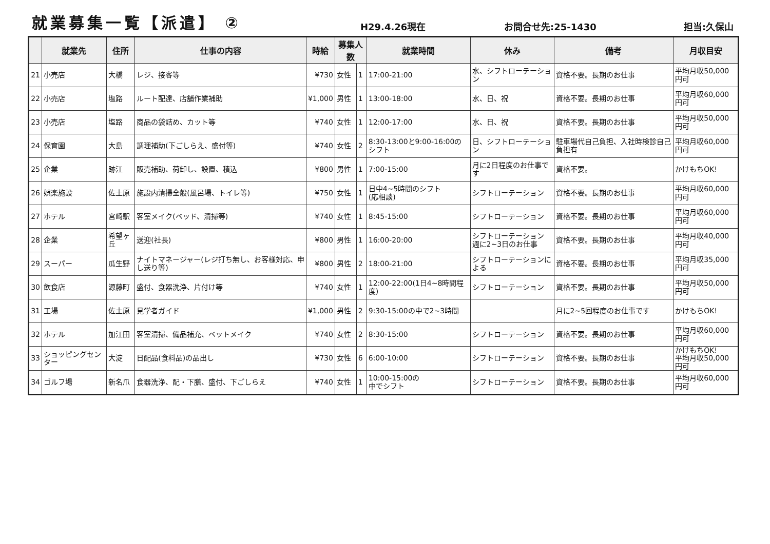就業募集一覧【派遣】 ②
H29.4.26現在
お問合せ先:25-1430
担当:久保山
| | 就業先 | 住所 | 仕事の内容 | 時給 | 募集人数 | | 就業時間 | 休み | 備考 | 月収目安 |
| --- | --- | --- | --- | --- | --- | --- | --- | --- | --- | --- |
| 21 | 小売店 | 大橋 | レジ、接客等 | ¥730 | 女性 | 1 | 17:00-21:00 | 水、シフトローテーション | 資格不要。長期のお仕事 | 平均月収50,000円可 |
| 22 | 小売店 | 塩路 | ルート配達、店舗作業補助 | ¥1,000 | 男性 | 1 | 13:00-18:00 | 水、日、祝 | 資格不要。長期のお仕事 | 平均月収60,000円可 |
| 23 | 小売店 | 塩路 | 商品の袋詰め、カット等 | ¥740 | 女性 | 1 | 12:00-17:00 | 水、日、祝 | 資格不要。長期のお仕事 | 平均月収50,000円可 |
| 24 | 保育園 | 大島 | 調理補助(下ごしらえ、盛付等) | ¥740 | 女性 | 2 | 8:30-13:00と9:00-16:00のシフト | 日、シフトローテーション | 駐車場代自己負担、入社時検診自己負担有 | 平均月収60,000円可 |
| 25 | 企業 | 跡江 | 販売補助、荷卸し、設置、積込 | ¥800 | 男性 | 1 | 7:00-15:00 | 月に2日程度のお仕事です | 資格不要。 | かけもちOK! |
| 26 | 娯楽施設 | 佐土原 | 施設内清掃全般(風呂場、トイレ等) | ¥750 | 女性 | 1 | 日中4~5時間のシフト (応相談) | シフトローテーション | 資格不要。長期のお仕事 | 平均月収60,000円可 |
| 27 | ホテル | 宮崎駅 | 客室メイク(ベッド、清掃等) | ¥740 | 女性 | 1 | 8:45-15:00 | シフトローテーション | 資格不要。長期のお仕事 | 平均月収60,000円可 |
| 28 | 企業 | 希望ヶ丘 | 送迎(社長) | ¥800 | 男性 | 1 | 16:00-20:00 | シフトローテーション 週に2~3日のお仕事 | 資格不要。長期のお仕事 | 平均月収40,000円可 |
| 29 | スーパー | 瓜生野 | ナイトマネージャー(レジ打ち無し、お客様対応、申し送り等) | ¥800 | 男性 | 2 | 18:00-21:00 | シフトローテーションによる | 資格不要。長期のお仕事 | 平均月収35,000円可 |
| 30 | 飲食店 | 源藤町 | 盛付、食器洗浄、片付け等 | ¥740 | 女性 | 1 | 12:00-22:00(1日4~8時間程度) | シフトローテーション | 資格不要。長期のお仕事 | 平均月収50,000円可 |
| 31 | 工場 | 佐土原 | 見学者ガイド | ¥1,000 | 男性 | 2 | 9:30-15:00の中で2~3時間 | | 月に2~5回程度のお仕事です | かけもちOK! |
| 32 | ホテル | 加江田 | 客室清掃、備品補充、ベットメイク | ¥740 | 女性 | 2 | 8:30-15:00 | シフトローテーション | 資格不要。長期のお仕事 | 平均月収60,000円可 |
| 33 | ショッピングセンター | 大淀 | 日配品(食料品)の品出し | ¥730 | 女性 | 6 | 6:00-10:00 | シフトローテーション | 資格不要。長期のお仕事 | かけもちOK! 平均月収50,000円可 |
| 34 | ゴルフ場 | 新名爪 | 食器洗浄、配・下膳、盛付、下ごしらえ | ¥740 | 女性 | 1 | 10:00-15:00の 中でシフト | シフトローテーション | 資格不要。長期のお仕事 | 平均月収60,000円可 |